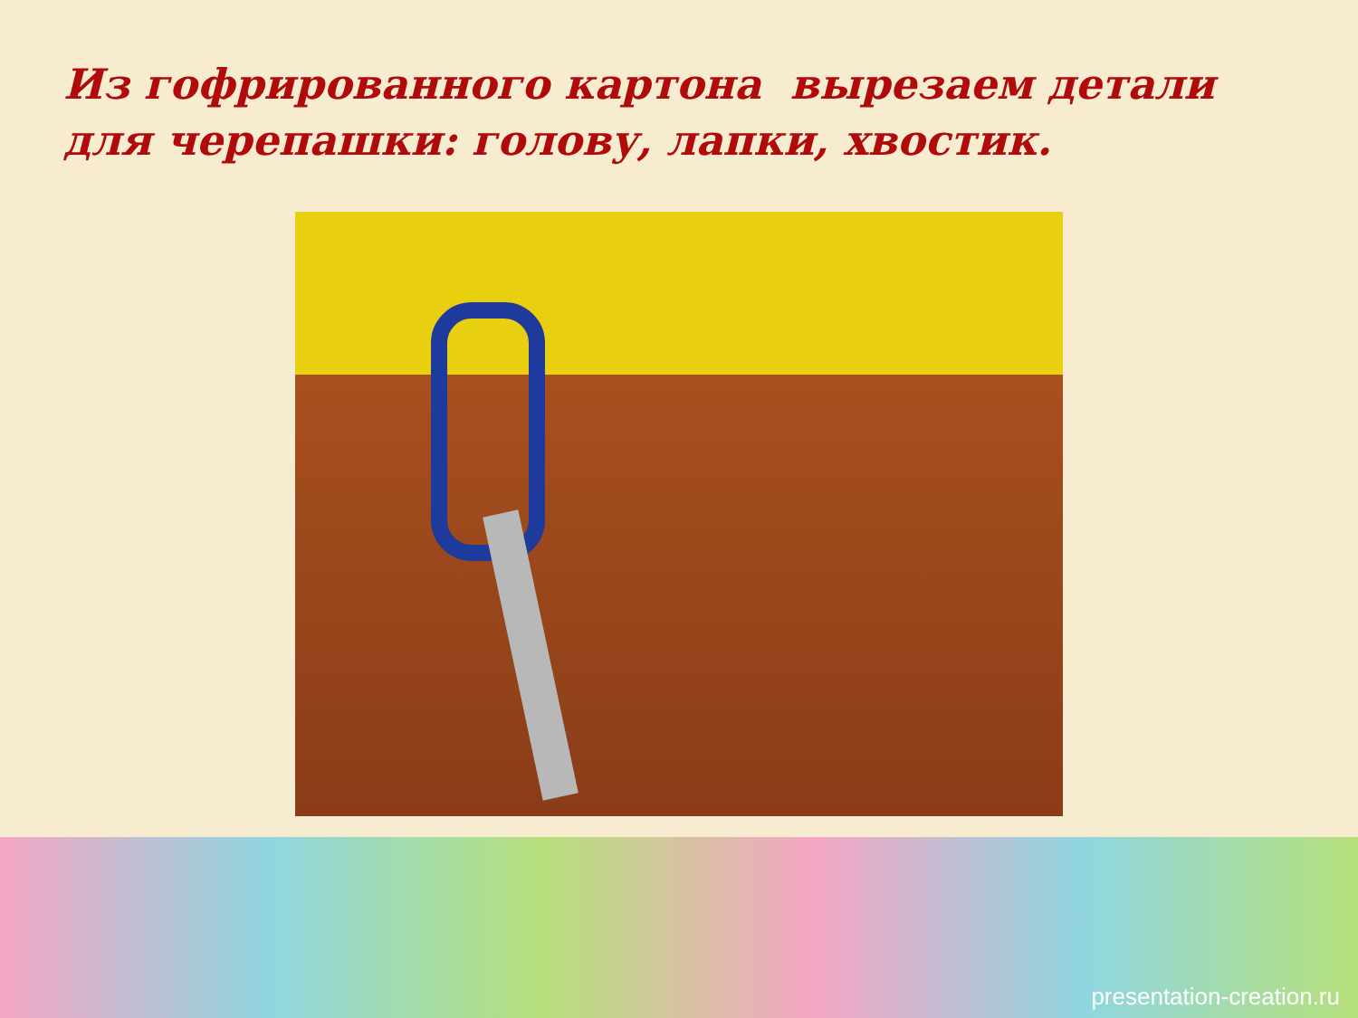Из гофрированного картона вырезаем детали для черепашки: голову, лапки, хвостик.
presentation-creation.ru